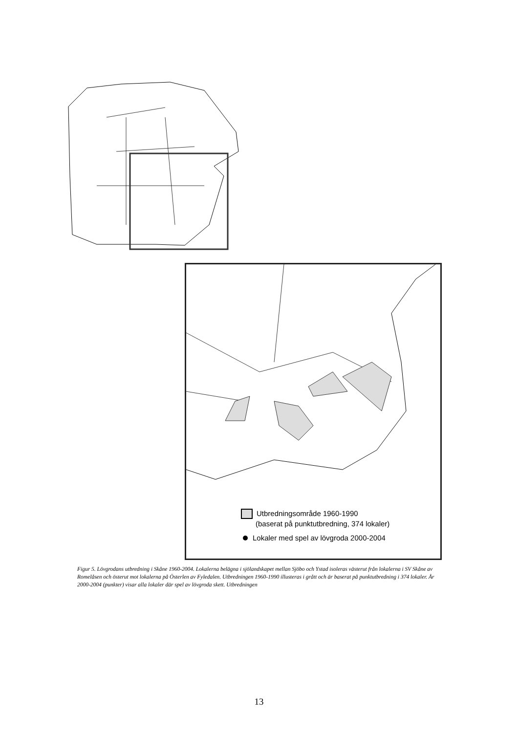Utbredningsområde 1960-1990
(baserat på punktutbredning, 374 lokaler)
Lokaler med spel av lövgroda 2000-2004
Figur 5. Lövgrodans utbredning i Skåne 1960-2004. Lokalerna belägna i sjölandskapet mellan Sjöbo och Ystad isoleras västerut från lokalerna i SV Skåne av Romelåsen och österut mot lokalerna på Österlen av Fyledalen. Utbredningen 1960-1990 illusteras i grått och är baserat på punktutbredning i 374 lokaler. År 2000-2004 (punkter) visar alla lokaler där spel av lövgroda skett. Utbredningen
13